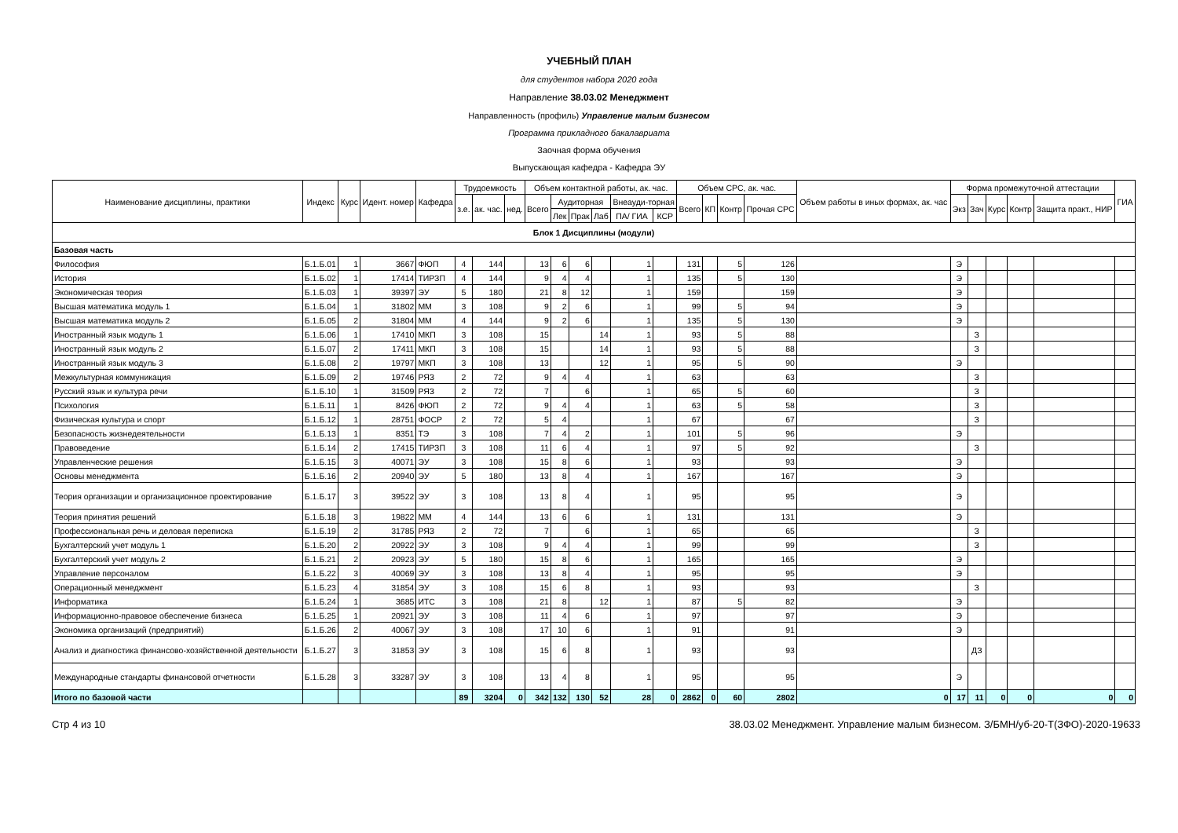УЧЕБНЫЙ ПЛАН
для студентов набора 2020 года
Направление 38.03.02 Менеджмент
Направленность (профиль) Управление малым бизнесом
Программа прикладного бакалавриата
Заочная форма обучения
Выпускающая кафедра - Кафедра ЭУ
| Наименование дисциплины, практики | Индекс | Курс | Идент. номер | Кафедра | Трудоемкость | | | Объем контактной работы, ак. час. | | | | | | Объем СРС, ак. час. | | | | Объем работы в иных формах, ак. час | Форма промежуточной аттестации | | | | | ГИА |
| --- | --- | --- | --- | --- | --- | --- | --- | --- | --- | --- | --- | --- | --- | --- | --- | --- | --- | --- | --- | --- | --- | --- | --- | --- |
| | | | | | з.е. | ак. час. | нед. | Всего | Аудиторная | | | Внеауди-торная | | Всего | КП | Контр | Прочая СРС | | Экз | Зач | Курс | Контр | Защита практ., НИР | |
| | | | | | | | | | Лек | Прак | Лаб | ПА/ ГИА | КСР | | | | | | | | | | | |
| Блок 1 Дисциплины (модули) | | | | | | | | | | | | | | | | | | | | | | | | |
| Базовая часть | | | | | | | | | | | | | | | | | | | | | | | | |
| Философия | Б.1.Б.01 | 1 | 3667 | ФЮП | 4 | 144 | | 13 | 6 | 6 | | 1 | | 131 | | 5 | 126 | | Э | | | | | |
| История | Б.1.Б.02 | 1 | 17414 | ТИРЗП | 4 | 144 | | 9 | 4 | 4 | | 1 | | 135 | | 5 | 130 | | Э | | | | | |
| Экономическая теория | Б.1.Б.03 | 1 | 39397 | ЭУ | 5 | 180 | | 21 | 8 | 12 | | 1 | | 159 | | | 159 | | Э | | | | | |
| Высшая математика модуль 1 | Б.1.Б.04 | 1 | 31802 | ММ | 3 | 108 | | 9 | 2 | 6 | | 1 | | 99 | | 5 | 94 | | Э | | | | | |
| Высшая математика модуль 2 | Б.1.Б.05 | 2 | 31804 | ММ | 4 | 144 | | 9 | 2 | 6 | | 1 | | 135 | | 5 | 130 | | Э | | | | | |
| Иностранный язык модуль 1 | Б.1.Б.06 | 1 | 17410 | МКП | 3 | 108 | | 15 | | | 14 | 1 | | 93 | | 5 | 88 | | | З | | | | |
| Иностранный язык модуль 2 | Б.1.Б.07 | 2 | 17411 | МКП | 3 | 108 | | 15 | | | 14 | 1 | | 93 | | 5 | 88 | | | З | | | | |
| Иностранный язык модуль 3 | Б.1.Б.08 | 2 | 19797 | МКП | 3 | 108 | | 13 | | | 12 | 1 | | 95 | | 5 | 90 | | Э | | | | | |
| Межкультурная коммуникация | Б.1.Б.09 | 2 | 19746 | РЯЗ | 2 | 72 | | 9 | 4 | 4 | | 1 | | 63 | | | 63 | | | З | | | | |
| Русский язык и культура речи | Б.1.Б.10 | 1 | 31509 | РЯЗ | 2 | 72 | | 7 | | 6 | | 1 | | 65 | | 5 | 60 | | | З | | | | |
| Психология | Б.1.Б.11 | 1 | 8426 | ФЮП | 2 | 72 | | 9 | 4 | 4 | | 1 | | 63 | | 5 | 58 | | | З | | | | |
| Физическая культура и спорт | Б.1.Б.12 | 1 | 28751 | ФОСР | 2 | 72 | | 5 | 4 | | | 1 | | 67 | | | 67 | | | З | | | | |
| Безопасность жизнедеятельности | Б.1.Б.13 | 1 | 8351 | ТЭ | 3 | 108 | | 7 | 4 | 2 | | 1 | | 101 | | 5 | 96 | | Э | | | | | |
| Правоведение | Б.1.Б.14 | 2 | 17415 | ТИРЗП | 3 | 108 | | 11 | 6 | 4 | | 1 | | 97 | | 5 | 92 | | | З | | | | |
| Управленческие решения | Б.1.Б.15 | 3 | 40071 | ЭУ | 3 | 108 | | 15 | 8 | 6 | | 1 | | 93 | | | 93 | | Э | | | | | |
| Основы менеджмента | Б.1.Б.16 | 2 | 20940 | ЭУ | 5 | 180 | | 13 | 8 | 4 | | 1 | | 167 | | | 167 | | Э | | | | | |
| Теория организации и организационное проектирование | Б.1.Б.17 | 3 | 39522 | ЭУ | 3 | 108 | | 13 | 8 | 4 | | 1 | | 95 | | | 95 | | Э | | | | | |
| Теория принятия решений | Б.1.Б.18 | 3 | 19822 | ММ | 4 | 144 | | 13 | 6 | 6 | | 1 | | 131 | | | 131 | | Э | | | | | |
| Профессиональная речь и деловая переписка | Б.1.Б.19 | 2 | 31785 | РЯЗ | 2 | 72 | | 7 | | 6 | | 1 | | 65 | | | 65 | | | З | | | | |
| Бухгалтерский учет модуль 1 | Б.1.Б.20 | 2 | 20922 | ЭУ | 3 | 108 | | 9 | 4 | 4 | | 1 | | 99 | | | 99 | | | З | | | | |
| Бухгалтерский учет модуль 2 | Б.1.Б.21 | 2 | 20923 | ЭУ | 5 | 180 | | 15 | 8 | 6 | | 1 | | 165 | | | 165 | | Э | | | | | |
| Управление персоналом | Б.1.Б.22 | 3 | 40069 | ЭУ | 3 | 108 | | 13 | 8 | 4 | | 1 | | 95 | | | 95 | | Э | | | | | |
| Операционный менеджмент | Б.1.Б.23 | 4 | 31854 | ЭУ | 3 | 108 | | 15 | 6 | 8 | | 1 | | 93 | | | 93 | | | З | | | | |
| Информатика | Б.1.Б.24 | 1 | 3685 | ИТС | 3 | 108 | | 21 | 8 | | 12 | 1 | | 87 | | 5 | 82 | | Э | | | | | |
| Информационно-правовое обеспечение бизнеса | Б.1.Б.25 | 1 | 20921 | ЭУ | 3 | 108 | | 11 | 4 | 6 | | 1 | | 97 | | | 97 | | Э | | | | | |
| Экономика организаций (предприятий) | Б.1.Б.26 | 2 | 40067 | ЭУ | 3 | 108 | | 17 | 10 | 6 | | 1 | | 91 | | | 91 | | Э | | | | | |
| Анализ и диагностика финансово-хозяйственной деятельности | Б.1.Б.27 | 3 | 31853 | ЭУ | 3 | 108 | | 15 | 6 | 8 | | 1 | | 93 | | | 93 | | | ДЗ | | | | |
| Международные стандарты финансовой отчетности | Б.1.Б.28 | 3 | 33287 | ЭУ | 3 | 108 | | 13 | 4 | 8 | | 1 | | 95 | | | 95 | | Э | | | | | |
| Итого по базовой части | | | | | 89 | 3204 | 0 | 342 | 132 | 130 | 52 | 28 | 0 | 2862 | 0 | 60 | 2802 | 0 | 17 | 11 | 0 | 0 | 0 | 0 |
Стр 4 из 10 38.03.02 Менеджмент. Управление малым бизнесом. З/БМН/уб-20-Т(ЗФО)-2020-19633